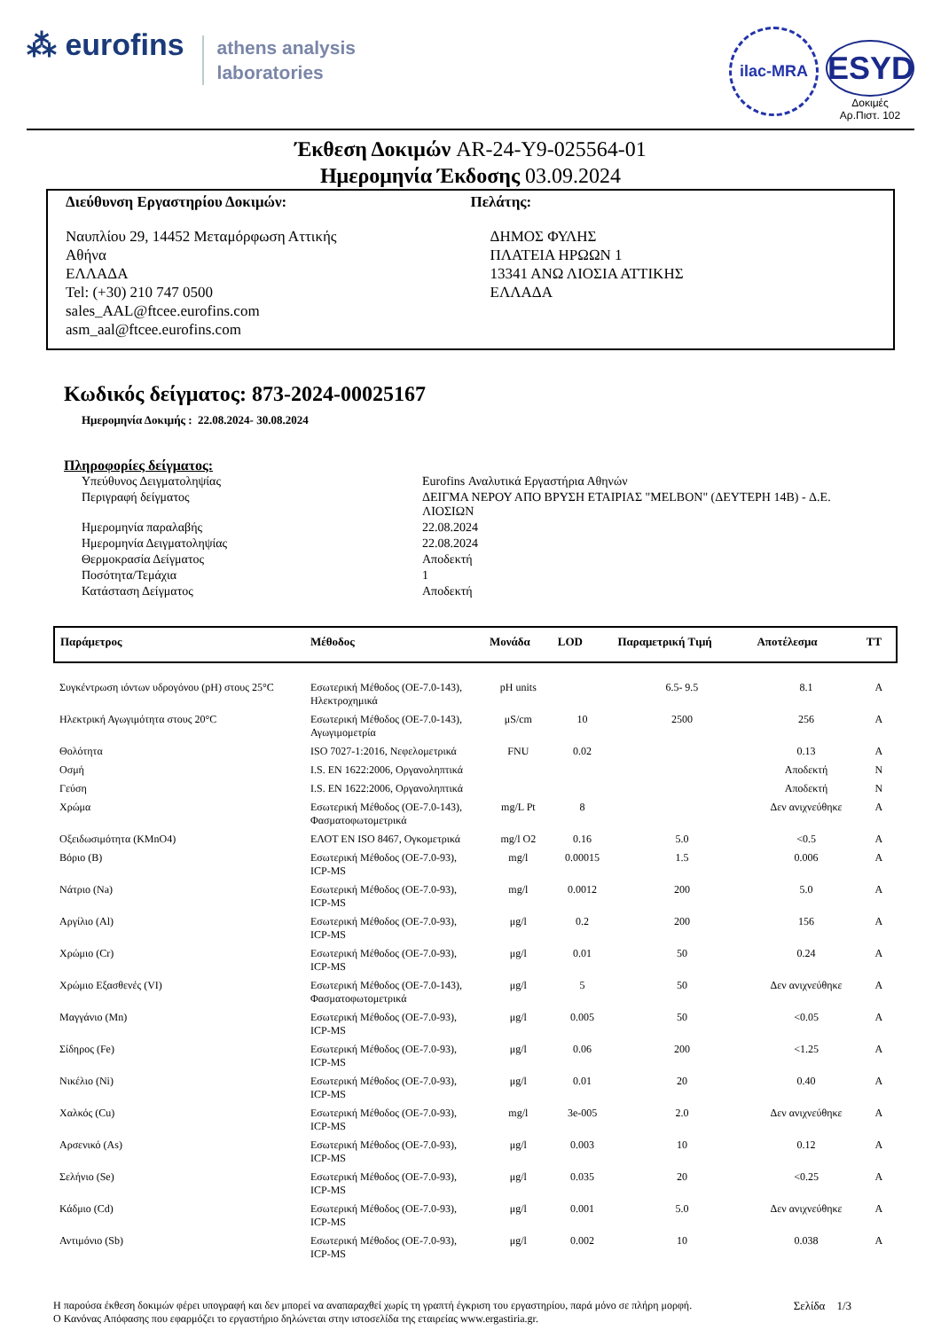⁂ eurofins
athens analysis
laboratories
ilac-MRA
ESYD
Δοκιμές
Αρ.Πιστ. 102
Έκθεση Δοκιμών AR-24-Y9-025564-01
Ημερομηνία Έκδοσης 03.09.2024
Διεύθυνση Εργαστηρίου Δοκιμών:
Ναυπλίου 29, 14452 Μεταμόρφωση Αττικής
Αθήνα
ΕΛΛΑΔΑ
Tel: (+30) 210 747 0500
sales_AAL@ftcee.eurofins.com
asm_aal@ftcee.eurofins.com
Πελάτης:
ΔΗΜΟΣ ΦΥΛΗΣ
ΠΛΑΤΕΙΑ ΗΡΩΩΝ 1
13341 ΑΝΩ ΛΙΟΣΙΑ ΑΤΤΙΚΗΣ
ΕΛΛΑΔΑ
Κωδικός δείγματος: 873-2024-00025167
Ημερομηνία Δοκιμής : 22.08.2024- 30.08.2024
Πληροφορίες δείγματος:
| Υπεύθυνος Δειγματοληψίας | Eurofins Αναλυτικά Εργαστήρια Αθηνών |
| Περιγραφή δείγματος | ΔΕΙΓΜΑ ΝΕΡΟΥ ΑΠΟ ΒΡΥΣΗ ΕΤΑΙΡΙΑΣ "MELBON" (ΔΕΥΤΕΡΗ 14Β) - Δ.Ε. ΛΙΟΣΙΩΝ |
| Ημερομηνία παραλαβής | 22.08.2024 |
| Ημερομηνία Δειγματοληψίας | 22.08.2024 |
| Θερμοκρασία Δείγματος | Αποδεκτή |
| Ποσότητα/Τεμάχια | 1 |
| Κατάσταση Δείγματος | Αποδεκτή |
| Παράμετρος | Μέθοδος | Μονάδα | LOD | Παραμετρική Τιμή | Αποτέλεσμα | ΤΤ |
| --- | --- | --- | --- | --- | --- | --- |
| Συγκέντρωση ιόντων υδρογόνου (pH) στους 25°C | Εσωτερική Μέθοδος (ΟΕ-7.0-143), Ηλεκτροχημικά | pH units | | 6.5- 9.5 | 8.1 | A |
| Ηλεκτρική Αγωγιμότητα στους 20°C | Εσωτερική Μέθοδος (ΟΕ-7.0-143), Αγωγιμομετρία | μS/cm | 10 | 2500 | 256 | A |
| Θολότητα | ISO 7027-1:2016, Νεφελομετρικά | FNU | 0.02 | | 0.13 | A |
| Οσμή | I.S. EN 1622:2006, Οργανοληπτικά | | | | Αποδεκτή | N |
| Γεύση | I.S. EN 1622:2006, Οργανοληπτικά | | | | Αποδεκτή | N |
| Χρώμα | Εσωτερική Μέθοδος (ΟΕ-7.0-143), Φασματοφωτομετρικά | mg/L Pt | 8 | | Δεν ανιχνεύθηκε | A |
| Οξειδωσιμότητα (KMnO4) | ΕΛΟΤ EN ISO 8467, Ογκομετρικά | mg/l O2 | 0.16 | 5.0 | <0.5 | A |
| Βόριο (B) | Εσωτερική Μέθοδος (ΟΕ-7.0-93), ICP-MS | mg/l | 0.00015 | 1.5 | 0.006 | A |
| Νάτριο (Na) | Εσωτερική Μέθοδος (ΟΕ-7.0-93), ICP-MS | mg/l | 0.0012 | 200 | 5.0 | A |
| Αργίλιο (Al) | Εσωτερική Μέθοδος (ΟΕ-7.0-93), ICP-MS | μg/l | 0.2 | 200 | 156 | A |
| Χρώμιο (Cr) | Εσωτερική Μέθοδος (ΟΕ-7.0-93), ICP-MS | μg/l | 0.01 | 50 | 0.24 | A |
| Χρώμιο Εξασθενές (VI) | Εσωτερική Μέθοδος (ΟΕ-7.0-143), Φασματοφωτομετρικά | μg/l | 5 | 50 | Δεν ανιχνεύθηκε | A |
| Μαγγάνιο (Mn) | Εσωτερική Μέθοδος (ΟΕ-7.0-93), ICP-MS | μg/l | 0.005 | 50 | <0.05 | A |
| Σίδηρος (Fe) | Εσωτερική Μέθοδος (ΟΕ-7.0-93), ICP-MS | μg/l | 0.06 | 200 | <1.25 | A |
| Νικέλιο (Ni) | Εσωτερική Μέθοδος (ΟΕ-7.0-93), ICP-MS | μg/l | 0.01 | 20 | 0.40 | A |
| Χαλκός (Cu) | Εσωτερική Μέθοδος (ΟΕ-7.0-93), ICP-MS | mg/l | 3e-005 | 2.0 | Δεν ανιχνεύθηκε | A |
| Αρσενικό (As) | Εσωτερική Μέθοδος (ΟΕ-7.0-93), ICP-MS | μg/l | 0.003 | 10 | 0.12 | A |
| Σελήνιο (Se) | Εσωτερική Μέθοδος (ΟΕ-7.0-93), ICP-MS | μg/l | 0.035 | 20 | <0.25 | A |
| Κάδμιο (Cd) | Εσωτερική Μέθοδος (ΟΕ-7.0-93), ICP-MS | μg/l | 0.001 | 5.0 | Δεν ανιχνεύθηκε | A |
| Αντιμόνιο (Sb) | Εσωτερική Μέθοδος (ΟΕ-7.0-93), ICP-MS | μg/l | 0.002 | 10 | 0.038 | A |
Η παρούσα έκθεση δοκιμών φέρει υπογραφή και δεν μπορεί να αναπαραχθεί χωρίς τη γραπτή έγκριση του εργαστηρίου, παρά μόνο σε πλήρη μορφή.
Ο Κανόνας Απόφασης που εφαρμόζει το εργαστήριο δηλώνεται στην ιστοσελίδα της εταιρείας www.ergastiria.gr.
Σελίδα 1/3